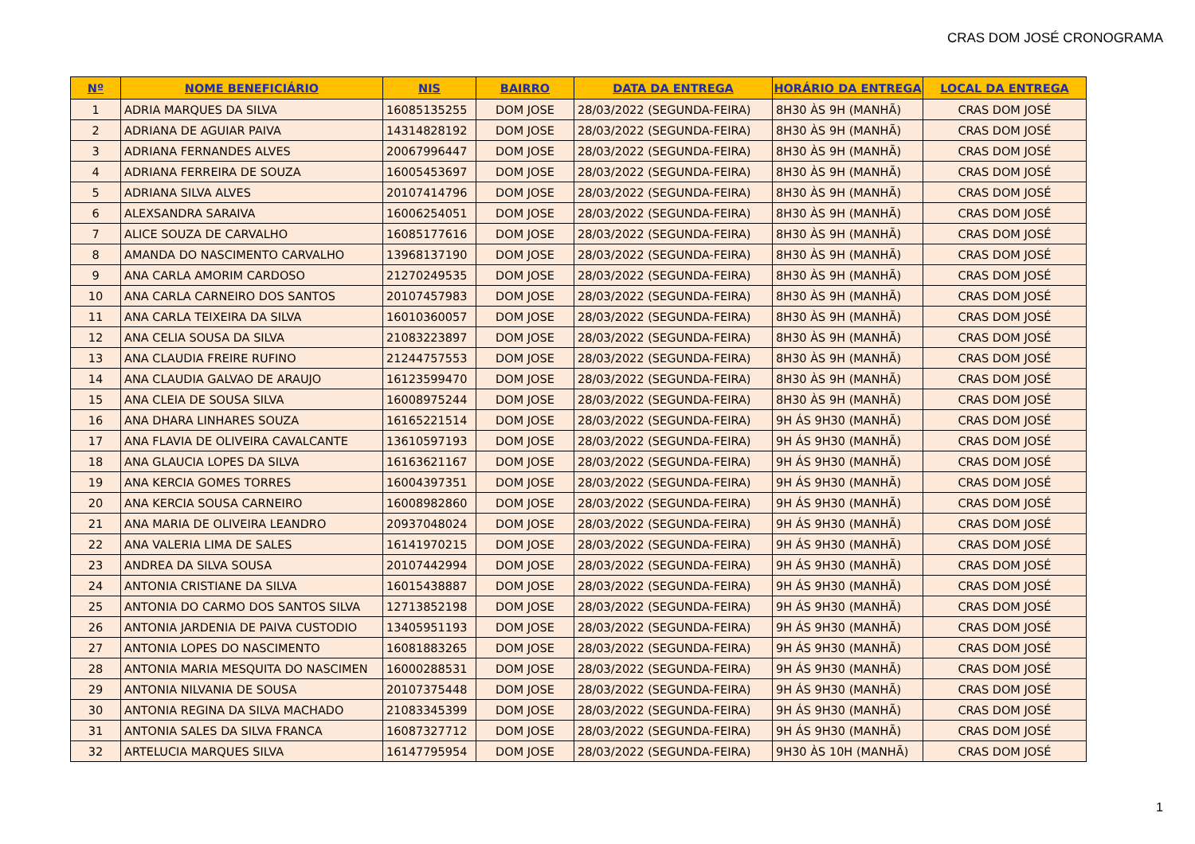CRAS DOM JOSÉ CRONOGRAMA
| Nº | NOME BENEFICIÁRIO | NIS | BAIRRO | DATA DA ENTREGA | HORÁRIO DA ENTREGA | LOCAL DA ENTREGA |
| --- | --- | --- | --- | --- | --- | --- |
| 1 | ADRIA MARQUES DA SILVA | 16085135255 | DOM JOSE | 28/03/2022 (SEGUNDA-FEIRA) | 8H30 ÀS 9H (MANHÃ) | CRAS DOM JOSÉ |
| 2 | ADRIANA DE AGUIAR PAIVA | 14314828192 | DOM JOSE | 28/03/2022 (SEGUNDA-FEIRA) | 8H30 ÀS 9H (MANHÃ) | CRAS DOM JOSÉ |
| 3 | ADRIANA FERNANDES ALVES | 20067996447 | DOM JOSE | 28/03/2022 (SEGUNDA-FEIRA) | 8H30 ÀS 9H (MANHÃ) | CRAS DOM JOSÉ |
| 4 | ADRIANA FERREIRA DE SOUZA | 16005453697 | DOM JOSE | 28/03/2022 (SEGUNDA-FEIRA) | 8H30 ÀS 9H (MANHÃ) | CRAS DOM JOSÉ |
| 5 | ADRIANA SILVA ALVES | 20107414796 | DOM JOSE | 28/03/2022 (SEGUNDA-FEIRA) | 8H30 ÀS 9H (MANHÃ) | CRAS DOM JOSÉ |
| 6 | ALEXSANDRA SARAIVA | 16006254051 | DOM JOSE | 28/03/2022 (SEGUNDA-FEIRA) | 8H30 ÀS 9H (MANHÃ) | CRAS DOM JOSÉ |
| 7 | ALICE SOUZA DE CARVALHO | 16085177616 | DOM JOSE | 28/03/2022 (SEGUNDA-FEIRA) | 8H30 ÀS 9H (MANHÃ) | CRAS DOM JOSÉ |
| 8 | AMANDA DO NASCIMENTO CARVALHO | 13968137190 | DOM JOSE | 28/03/2022 (SEGUNDA-FEIRA) | 8H30 ÀS 9H (MANHÃ) | CRAS DOM JOSÉ |
| 9 | ANA CARLA AMORIM CARDOSO | 21270249535 | DOM JOSE | 28/03/2022 (SEGUNDA-FEIRA) | 8H30 ÀS 9H (MANHÃ) | CRAS DOM JOSÉ |
| 10 | ANA CARLA CARNEIRO DOS SANTOS | 20107457983 | DOM JOSE | 28/03/2022 (SEGUNDA-FEIRA) | 8H30 ÀS 9H (MANHÃ) | CRAS DOM JOSÉ |
| 11 | ANA CARLA TEIXEIRA DA SILVA | 16010360057 | DOM JOSE | 28/03/2022 (SEGUNDA-FEIRA) | 8H30 ÀS 9H (MANHÃ) | CRAS DOM JOSÉ |
| 12 | ANA CELIA SOUSA DA SILVA | 21083223897 | DOM JOSE | 28/03/2022 (SEGUNDA-FEIRA) | 8H30 ÀS 9H (MANHÃ) | CRAS DOM JOSÉ |
| 13 | ANA CLAUDIA FREIRE RUFINO | 21244757553 | DOM JOSE | 28/03/2022 (SEGUNDA-FEIRA) | 8H30 ÀS 9H (MANHÃ) | CRAS DOM JOSÉ |
| 14 | ANA CLAUDIA GALVAO DE ARAUJO | 16123599470 | DOM JOSE | 28/03/2022 (SEGUNDA-FEIRA) | 8H30 ÀS 9H (MANHÃ) | CRAS DOM JOSÉ |
| 15 | ANA CLEIA DE SOUSA SILVA | 16008975244 | DOM JOSE | 28/03/2022 (SEGUNDA-FEIRA) | 8H30 ÀS 9H (MANHÃ) | CRAS DOM JOSÉ |
| 16 | ANA DHARA LINHARES SOUZA | 16165221514 | DOM JOSE | 28/03/2022 (SEGUNDA-FEIRA) | 9H ÁS 9H30 (MANHÃ) | CRAS DOM JOSÉ |
| 17 | ANA FLAVIA DE OLIVEIRA CAVALCANTE | 13610597193 | DOM JOSE | 28/03/2022 (SEGUNDA-FEIRA) | 9H ÁS 9H30 (MANHÃ) | CRAS DOM JOSÉ |
| 18 | ANA GLAUCIA LOPES DA SILVA | 16163621167 | DOM JOSE | 28/03/2022 (SEGUNDA-FEIRA) | 9H ÁS 9H30 (MANHÃ) | CRAS DOM JOSÉ |
| 19 | ANA KERCIA GOMES TORRES | 16004397351 | DOM JOSE | 28/03/2022 (SEGUNDA-FEIRA) | 9H ÁS 9H30 (MANHÃ) | CRAS DOM JOSÉ |
| 20 | ANA KERCIA SOUSA CARNEIRO | 16008982860 | DOM JOSE | 28/03/2022 (SEGUNDA-FEIRA) | 9H ÁS 9H30 (MANHÃ) | CRAS DOM JOSÉ |
| 21 | ANA MARIA DE OLIVEIRA LEANDRO | 20937048024 | DOM JOSE | 28/03/2022 (SEGUNDA-FEIRA) | 9H ÁS 9H30 (MANHÃ) | CRAS DOM JOSÉ |
| 22 | ANA VALERIA LIMA DE SALES | 16141970215 | DOM JOSE | 28/03/2022 (SEGUNDA-FEIRA) | 9H ÁS 9H30 (MANHÃ) | CRAS DOM JOSÉ |
| 23 | ANDREA DA SILVA SOUSA | 20107442994 | DOM JOSE | 28/03/2022 (SEGUNDA-FEIRA) | 9H ÁS 9H30 (MANHÃ) | CRAS DOM JOSÉ |
| 24 | ANTONIA CRISTIANE DA SILVA | 16015438887 | DOM JOSE | 28/03/2022 (SEGUNDA-FEIRA) | 9H ÁS 9H30 (MANHÃ) | CRAS DOM JOSÉ |
| 25 | ANTONIA DO CARMO DOS SANTOS SILVA | 12713852198 | DOM JOSE | 28/03/2022 (SEGUNDA-FEIRA) | 9H ÁS 9H30 (MANHÃ) | CRAS DOM JOSÉ |
| 26 | ANTONIA JARDENIA DE PAIVA CUSTODIO | 13405951193 | DOM JOSE | 28/03/2022 (SEGUNDA-FEIRA) | 9H ÁS 9H30 (MANHÃ) | CRAS DOM JOSÉ |
| 27 | ANTONIA LOPES DO NASCIMENTO | 16081883265 | DOM JOSE | 28/03/2022 (SEGUNDA-FEIRA) | 9H ÁS 9H30 (MANHÃ) | CRAS DOM JOSÉ |
| 28 | ANTONIA MARIA MESQUITA DO NASCIMEN | 16000288531 | DOM JOSE | 28/03/2022 (SEGUNDA-FEIRA) | 9H ÁS 9H30 (MANHÃ) | CRAS DOM JOSÉ |
| 29 | ANTONIA NILVANIA DE SOUSA | 20107375448 | DOM JOSE | 28/03/2022 (SEGUNDA-FEIRA) | 9H ÁS 9H30 (MANHÃ) | CRAS DOM JOSÉ |
| 30 | ANTONIA REGINA DA SILVA MACHADO | 21083345399 | DOM JOSE | 28/03/2022 (SEGUNDA-FEIRA) | 9H ÁS 9H30 (MANHÃ) | CRAS DOM JOSÉ |
| 31 | ANTONIA SALES DA SILVA FRANCA | 16087327712 | DOM JOSE | 28/03/2022 (SEGUNDA-FEIRA) | 9H ÁS 9H30 (MANHÃ) | CRAS DOM JOSÉ |
| 32 | ARTELUCIA MARQUES SILVA | 16147795954 | DOM JOSE | 28/03/2022 (SEGUNDA-FEIRA) | 9H30 ÀS 10H (MANHÃ) | CRAS DOM JOSÉ |
1